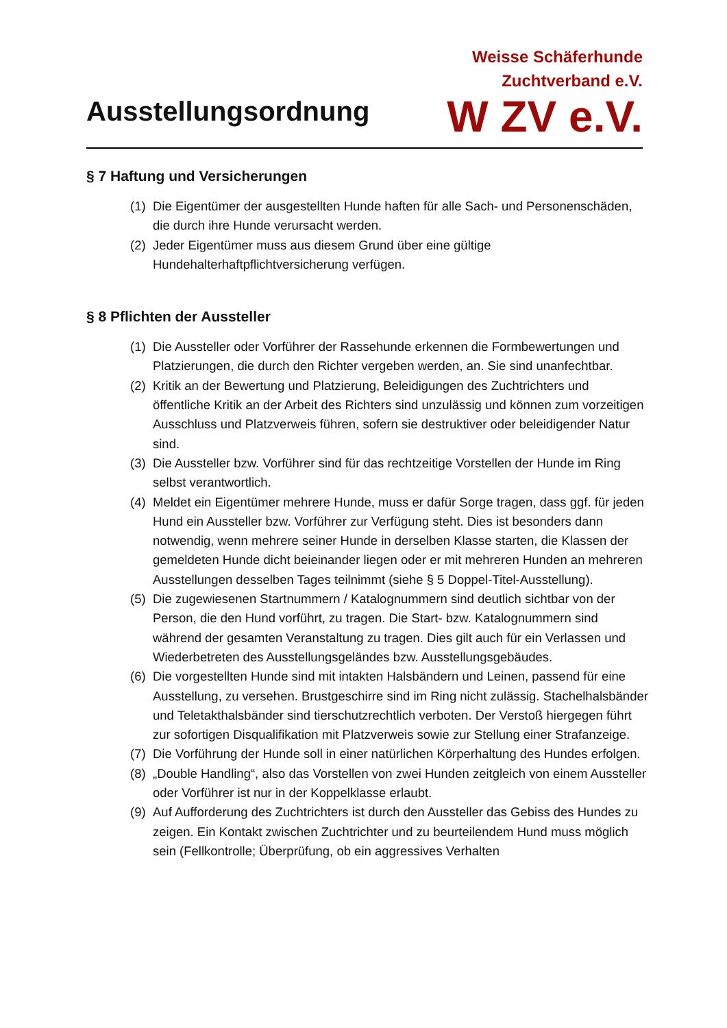Ausstellungsordnung
Weisse Schäferhunde
Zuchtverband e.V.
W ZV e.V.
§ 7 Haftung und Versicherungen
(1) Die Eigentümer der ausgestellten Hunde haften für alle Sach- und Personenschäden, die durch ihre Hunde verursacht werden.
(2) Jeder Eigentümer muss aus diesem Grund über eine gültige Hundehalterhaftpflichtversicherung verfügen.
§ 8 Pflichten der Aussteller
(1) Die Aussteller oder Vorführer der Rassehunde erkennen die Formbewertungen und Platzierungen, die durch den Richter vergeben werden, an. Sie sind unanfechtbar.
(2) Kritik an der Bewertung und Platzierung, Beleidigungen des Zuchtrichters und öffentliche Kritik an der Arbeit des Richters sind unzulässig und können zum vorzeitigen Ausschluss und Platzverweis führen, sofern sie destruktiver oder beleidigender Natur sind.
(3) Die Aussteller bzw. Vorführer sind für das rechtzeitige Vorstellen der Hunde im Ring selbst verantwortlich.
(4) Meldet ein Eigentümer mehrere Hunde, muss er dafür Sorge tragen, dass ggf. für jeden Hund ein Aussteller bzw. Vorführer zur Verfügung steht. Dies ist besonders dann notwendig, wenn mehrere seiner Hunde in derselben Klasse starten, die Klassen der gemeldeten Hunde dicht beieinander liegen oder er mit mehreren Hunden an mehreren Ausstellungen desselben Tages teilnimmt (siehe § 5 Doppel-Titel-Ausstellung).
(5) Die zugewiesenen Startnummern / Katalognummern sind deutlich sichtbar von der Person, die den Hund vorführt, zu tragen. Die Start- bzw. Katalognummern sind während der gesamten Veranstaltung zu tragen. Dies gilt auch für ein Verlassen und Wiederbetreten des Ausstellungsgeländes bzw. Ausstellungsgebäudes.
(6) Die vorgestellten Hunde sind mit intakten Halsbändern und Leinen, passend für eine Ausstellung, zu versehen. Brustgeschirre sind im Ring nicht zulässig. Stachelhalsbänder und Teletakthalsbänder sind tierschutzrechtlich verboten. Der Verstoß hiergegen führt zur sofortigen Disqualifikation mit Platzverweis sowie zur Stellung einer Strafanzeige.
(7) Die Vorführung der Hunde soll in einer natürlichen Körperhaltung des Hundes erfolgen.
(8) „Double Handling“, also das Vorstellen von zwei Hunden zeitgleich von einem Aussteller oder Vorführer ist nur in der Koppelklasse erlaubt.
(9) Auf Aufforderung des Zuchtrichters ist durch den Aussteller das Gebiss des Hundes zu zeigen. Ein Kontakt zwischen Zuchtrichter und zu beurteilendem Hund muss möglich sein (Fellkontrolle; Überprüfung, ob ein aggressives Verhalten